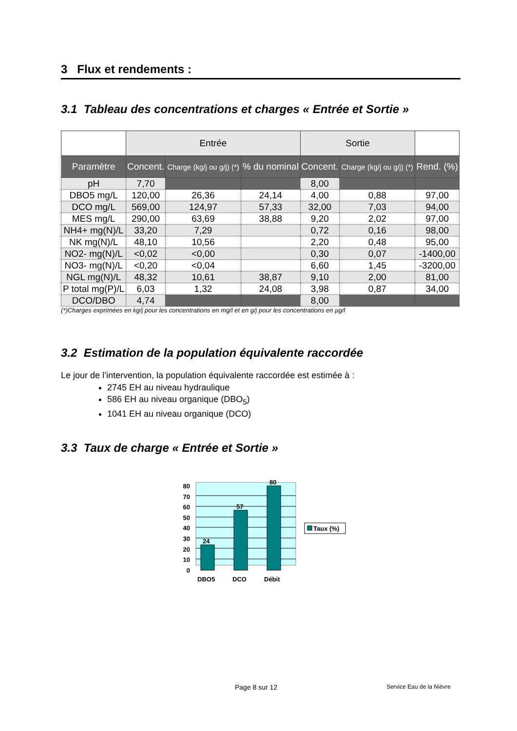3 Flux et rendements :
3.1 Tableau des concentrations et charges « Entrée et Sortie »
| | Entrée | | | Sortie | | |
| --- | --- | --- | --- | --- | --- | --- |
| Paramètre | Concent. | Charge (kg/j ou g/j) (*) | % du nominal | Concent. | Charge (kg/j ou g/j) (*) | Rend. (%) |
| pH | 7,70 | | | 8,00 | | |
| DBO5 mg/L | 120,00 | 26,36 | 24,14 | 4,00 | 0,88 | 97,00 |
| DCO mg/L | 569,00 | 124,97 | 57,33 | 32,00 | 7,03 | 94,00 |
| MES mg/L | 290,00 | 63,69 | 38,88 | 9,20 | 2,02 | 97,00 |
| NH4+ mg(N)/L | 33,20 | 7,29 | | 0,72 | 0,16 | 98,00 |
| NK mg(N)/L | 48,10 | 10,56 | | 2,20 | 0,48 | 95,00 |
| NO2- mg(N)/L | <0,02 | <0,00 | | 0,30 | 0,07 | -1400,00 |
| NO3- mg(N)/L | <0,20 | <0,04 | | 6,60 | 1,45 | -3200,00 |
| NGL mg(N)/L | 48,32 | 10,61 | 38,87 | 9,10 | 2,00 | 81,00 |
| P total mg(P)/L | 6,03 | 1,32 | 24,08 | 3,98 | 0,87 | 34,00 |
| DCO/DBO | 4,74 | | | 8,00 | | |
(*)Charges exprimées en kg/j pour les concentrations en mg/l et en g/j pour les concentrations en µg/l
3.2 Estimation de la population équivalente raccordée
Le jour de l’intervention, la population équivalente raccordée est estimée à :
2745 EH au niveau hydraulique
586 EH au niveau organique (DBO<sub>5</sub>)
1041 EH au niveau organique (DCO)
3.3 Taux de charge « Entrée et Sortie »
80
70
60
50
40
30
20
10
0
24
57
80
DBO5
DCO
Débit
Taux (%)
Page 8 sur 12 Service Eau de la Nièvre